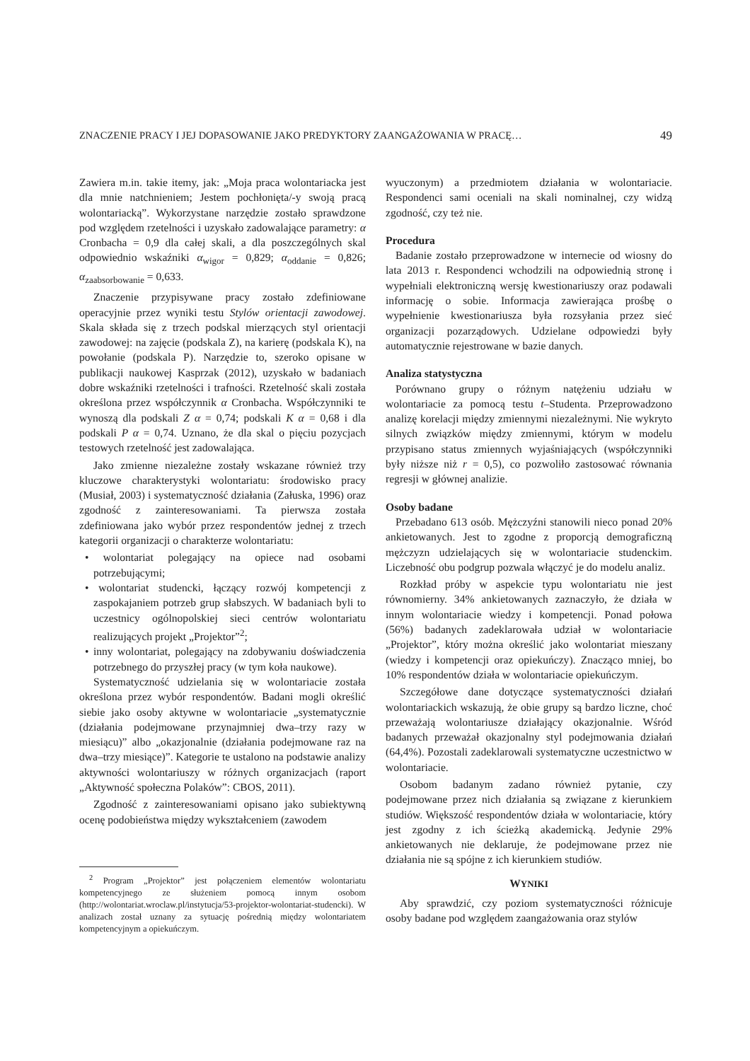ZNACZENIE PRACY I JEJ DOPASOWANIE JAKO PREDYKTORY ZAANGAŻOWANIA W PRACĘ… 49
Zawiera m.in. takie itemy, jak: „Moja praca wolontariacka jest dla mnie natchnieniem; Jestem pochłonięta/-y swoją pracą wolontariacką”. Wykorzystane narzędzie zostało sprawdzone pod względem rzetelności i uzyskało zadowalające parametry: α Cronbacha = 0,9 dla całej skali, a dla poszczególnych skal odpowiednio wskaźniki α<sub>wigor</sub> = 0,829; α<sub>oddanie</sub> = 0,826; α<sub>zaabsorbowanie</sub> = 0,633.
Znaczenie przypisywane pracy zostało zdefiniowane operacyjnie przez wyniki testu Stylów orientacji zawodowej. Skala składa się z trzech podskal mierzących styl orientacji zawodowej: na zajęcie (podskala Z), na karierę (podskala K), na powołanie (podskala P). Narzędzie to, szeroko opisane w publikacji naukowej Kasprzak (2012), uzyskało w badaniach dobre wskaźniki rzetelności i trafności. Rzetelność skali została określona przez współczynnik α Cronbacha. Współczynniki te wynoszą dla podskali Z α = 0,74; podskali K α = 0,68 i dla podskali P α = 0,74. Uznano, że dla skal o pięciu pozycjach testowych rzetelność jest zadowalająca.
Jako zmienne niezależne zostały wskazane również trzy kluczowe charakterystyki wolontariatu: środowisko pracy (Musiał, 2003) i systematyczność działania (Załuska, 1996) oraz zgodność z zainteresowaniami. Ta pierwsza została zdefiniowana jako wybór przez respondentów jednej z trzech kategorii organizacji o charakterze wolontariatu:
• wolontariat polegający na opiece nad osobami potrzebującymi;
• wolontariat studencki, łączący rozwój kompetencji z zaspokajaniem potrzeb grup słabszych. W badaniach byli to uczestnicy ogólnopolskiej sieci centrów wolontariatu realizujących projekt „Projektor”<sup>2</sup>;
• inny wolontariat, polegający na zdobywaniu doświadczenia potrzebnego do przyszłej pracy (w tym koła naukowe).
Systematyczność udzielania się w wolontariacie została określona przez wybór respondentów. Badani mogli określić siebie jako osoby aktywne w wolontariacie „systematycznie (działania podejmowane przynajmniej dwa–trzy razy w miesiącu)” albo „okazjonalnie (działania podejmowane raz na dwa–trzy miesiące)”. Kategorie te ustalono na podstawie analizy aktywności wolontariuszy w różnych organizacjach (raport „Aktywność społeczna Polaków”: CBOS, 2011).
Zgodność z zainteresowaniami opisano jako subiektywną ocenę podobieństwa między wykształceniem (zawodem
<sup>2</sup> Program „Projektor” jest połączeniem elementów wolontariatu kompetencyjnego ze służeniem pomocą innym osobom (http://wolontariat.wroclaw.pl/instytucja/53-projektor-wolontariat-studencki). W analizach został uznany za sytuację pośrednią między wolontariatem kompetencyjnym a opiekuńczym.
wyuczonym) a przedmiotem działania w wolontariacie. Respondenci sami oceniali na skali nominalnej, czy widzą zgodność, czy też nie.
Procedura
Badanie zostało przeprowadzone w internecie od wiosny do lata 2013 r. Respondenci wchodzili na odpowiednią stronę i wypełniali elektroniczną wersję kwestionariuszy oraz podawali informację o sobie. Informacja zawierająca prośbę o wypełnienie kwestionariusza była rozsyłania przez sieć organizacji pozarządowych. Udzielane odpowiedzi były automatycznie rejestrowane w bazie danych.
Analiza statystyczna
Porównano grupy o różnym natężeniu udziału w wolontariacie za pomocą testu t–Studenta. Przeprowadzono analizę korelacji między zmiennymi niezależnymi. Nie wykryto silnych związków między zmiennymi, którym w modelu przypisano status zmiennych wyjaśniających (współczynniki były niższe niż r = 0,5), co pozwoliło zastosować równania regresji w głównej analizie.
Osoby badane
Przebadano 613 osób. Mężczyźni stanowili nieco ponad 20% ankietowanych. Jest to zgodne z proporcją demograficzną mężczyzn udzielających się w wolontariacie studenckim. Liczebność obu podgrup pozwala włączyć je do modelu analiz.
Rozkład próby w aspekcie typu wolontariatu nie jest równomierny. 34% ankietowanych zaznaczyło, że działa w innym wolontariacie wiedzy i kompetencji. Ponad połowa (56%) badanych zadeklarowała udział w wolontariacie „Projektor”, który można określić jako wolontariat mieszany (wiedzy i kompetencji oraz opiekuńczy). Znacząco mniej, bo 10% respondentów działa w wolontariacie opiekuńczym.
Szczegółowe dane dotyczące systematyczności działań wolontariackich wskazują, że obie grupy są bardzo liczne, choć przeważają wolontariusze działający okazjonalnie. Wśród badanych przeważał okazjonalny styl podejmowania działań (64,4%). Pozostali zadeklarowali systematyczne uczestnictwo w wolontariacie.
Osobom badanym zadano również pytanie, czy podejmowane przez nich działania są związane z kierunkiem studiów. Większość respondentów działa w wolontariacie, który jest zgodny z ich ścieżką akademicką. Jedynie 29% ankietowanych nie deklaruje, że podejmowane przez nie działania nie są spójne z ich kierunkiem studiów.
WYNIKI
Aby sprawdzić, czy poziom systematyczności różnicuje osoby badane pod względem zaangażowania oraz stylów